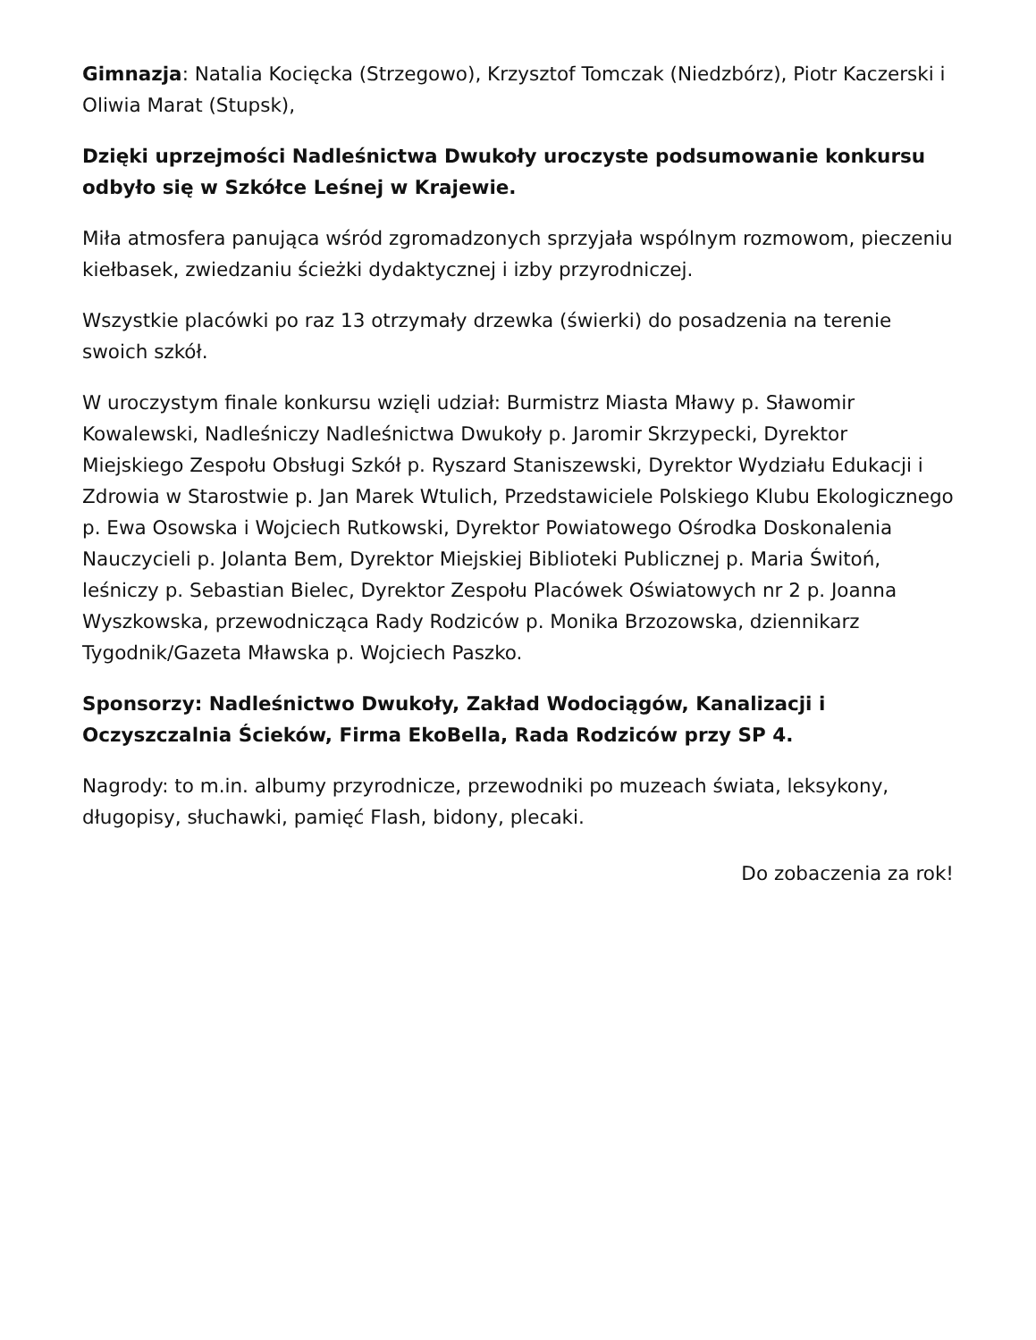Gimnazja: Natalia Kocięcka (Strzegowo), Krzysztof Tomczak (Niedzbórz), Piotr Kaczerski i Oliwia Marat (Stupsk),
Dzięki uprzejmości Nadleśnictwa Dwukoły uroczyste podsumowanie konkursu odbyło się w Szkółce Leśnej w Krajewie.
Miła atmosfera panująca wśród zgromadzonych sprzyjała wspólnym rozmowom, pieczeniu kiełbasek, zwiedzaniu ścieżki dydaktycznej i izby przyrodniczej.
Wszystkie placówki po raz 13 otrzymały drzewka (świerki) do posadzenia na terenie swoich szkół.
W uroczystym finale konkursu wzięli udział: Burmistrz Miasta Mławy p. Sławomir Kowalewski, Nadleśniczy Nadleśnictwa Dwukoły p. Jaromir Skrzypecki, Dyrektor Miejskiego Zespołu Obsługi Szkół p. Ryszard Staniszewski, Dyrektor Wydziału Edukacji i Zdrowia w Starostwie p. Jan Marek Wtulich, Przedstawiciele Polskiego Klubu Ekologicznego p. Ewa Osowska i Wojciech Rutkowski, Dyrektor Powiatowego Ośrodka Doskonalenia Nauczycieli p. Jolanta Bem, Dyrektor Miejskiej Biblioteki Publicznej p. Maria Świtoń, leśniczy p. Sebastian Bielec, Dyrektor Zespołu Placówek Oświatowych nr 2 p. Joanna Wyszkowska, przewodnicząca Rady Rodziców p. Monika Brzozowska, dziennikarz Tygodnik/Gazeta Mławska p. Wojciech Paszko.
Sponsorzy: Nadleśnictwo Dwukoły, Zakład Wodociągów, Kanalizacji i Oczyszczalnia Ścieków, Firma EkoBella, Rada Rodziców przy SP 4.
Nagrody: to m.in. albumy przyrodnicze, przewodniki po muzeach świata, leksykony, długopisy, słuchawki, pamięć Flash, bidony, plecaki.
Do zobaczenia za rok!